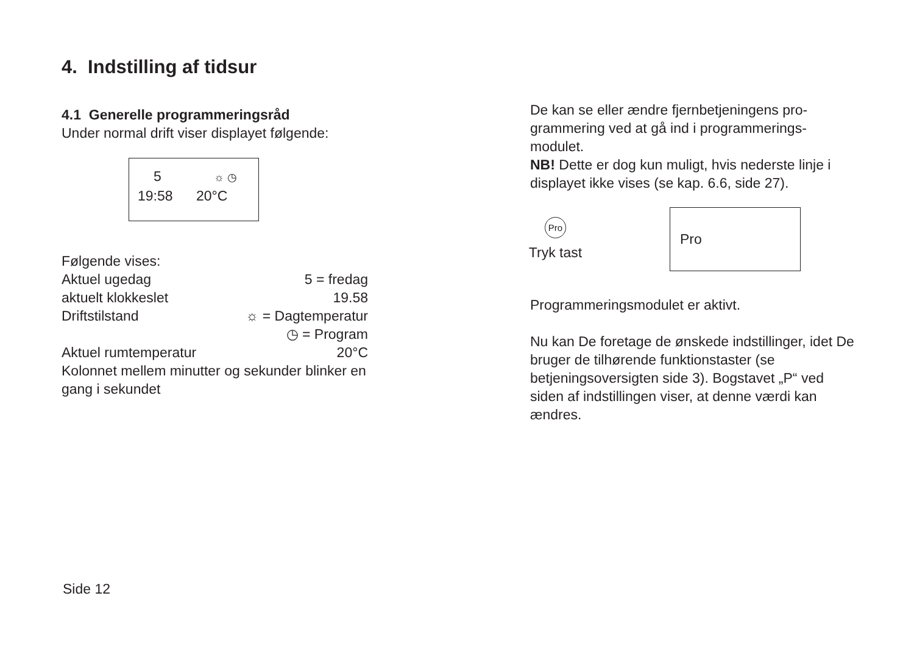4. Indstilling af tidsur
4.1 Generelle programmeringsråd
Under normal drift viser displayet følgende:
5 ☼ ◷
19:58 20°C
Følgende vises:
Aktuel ugedag 5 = fredag
aktuelt klokkeslet 19.58
Driftstilstand ☼ = Dagtemperatur
◷ = Program
Aktuel rumtemperatur 20°C
Kolonnet mellem minutter og sekunder blinker en gang i sekundet
De kan se eller ændre fjernbetjeningens pro-grammering ved at gå ind i programmerings-modulet.
NB! Dette er dog kun muligt, hvis nederste linje i displayet ikke vises (se kap. 6.6, side 27).
Pro
Tryk tast
Pro
Programmeringsmodulet er aktivt.
Nu kan De foretage de ønskede indstillinger, idet De bruger de tilhørende funktionstaster (se betjeningsoversigten side 3). Bogstavet „P“ ved siden af indstillingen viser, at denne værdi kan ændres.
Side 12